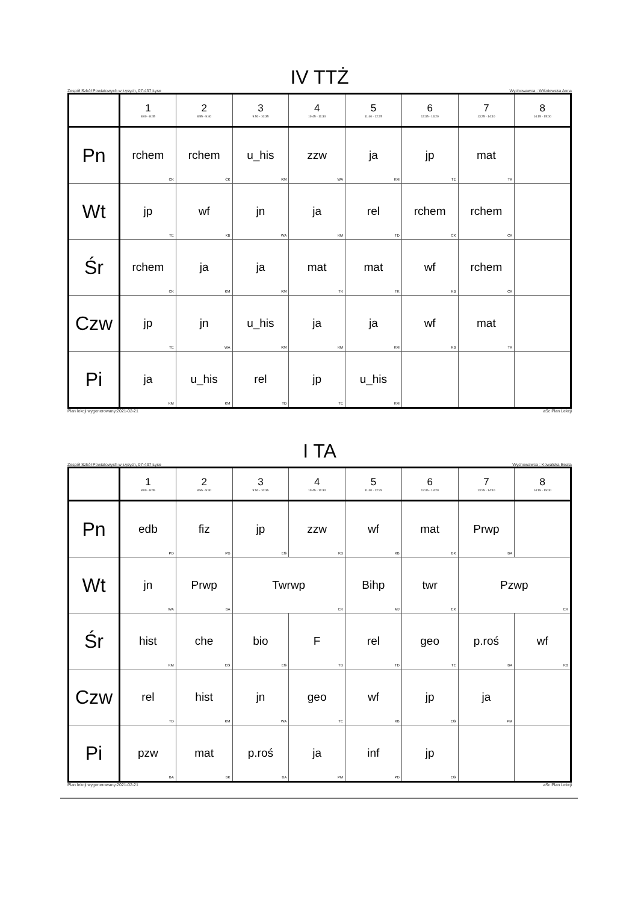IV TTŻ
Zespół Szkół Powiatowych w Łysych, 07-437 Łyse Wychowawca : Wiśniewska Anna
| | 1 8:00 - 8:45 | 2 8:55 - 9:40 | 3 9:50 - 10:35 | 4 10:45 - 11:30 | 5 11:40 - 12:25 | 6 12:35 - 13:20 | 7 13:25 - 14:10 | 8 14:15 - 15:00 |
| --- | --- | --- | --- | --- | --- | --- | --- | --- |
| Pn | rchem CK | rchem CK | u_his KM | zzw WA | ja KM | jp TE | mat TK | |
| Wt | jp TE | wf KB | jn WA | ja KM | rel TD | rchem CK | rchem CK | |
| Śr | rchem CK | ja KM | ja KM | mat TK | mat TK | wf KB | rchem CK | |
| Czw | jp TE | jn WA | u_his KM | ja KM | ja KM | wf KB | mat TK | |
| Pi | ja KM | u_his KM | rel TD | jp TE | u_his KM | | | |
Plan lekcji wygenerowany:2021-02-21 aSc Plan Lekcji
I TA
Zespół Szkół Powiatowych w Łysych, 07-437 Łyse Wychowawca : Kowalska Beata
| | 1 8:00 - 8:45 | 2 8:55 - 9:40 | 3 9:50 - 10:35 | 4 10:45 - 11:30 | 5 11:40 - 12:25 | 6 12:35 - 13:20 | 7 13:25 - 14:10 | 8 14:15 - 15:00 |
| --- | --- | --- | --- | --- | --- | --- | --- | --- |
| Pn | edb PD | fiz PD | jp EG | zzw KB | wf KB | mat BK | Prwp BA | |
| Wt | jn WA | Prwp BA | Twrwp EK | | Bihp MJ | twr EK | Pzwp EK | |
| Śr | hist KM | che EG | bio EG | F TD | rel TD | geo TE | p.roś BA | wf KB |
| Czw | rel TD | hist KM | jn WA | geo TE | wf KB | jp EG | ja PM | |
| Pi | pzw BA | mat BK | p.roś BA | ja PM | inf PD | jp EG | | |
Plan lekcji wygenerowany:2021-02-21 aSc Plan Lekcji